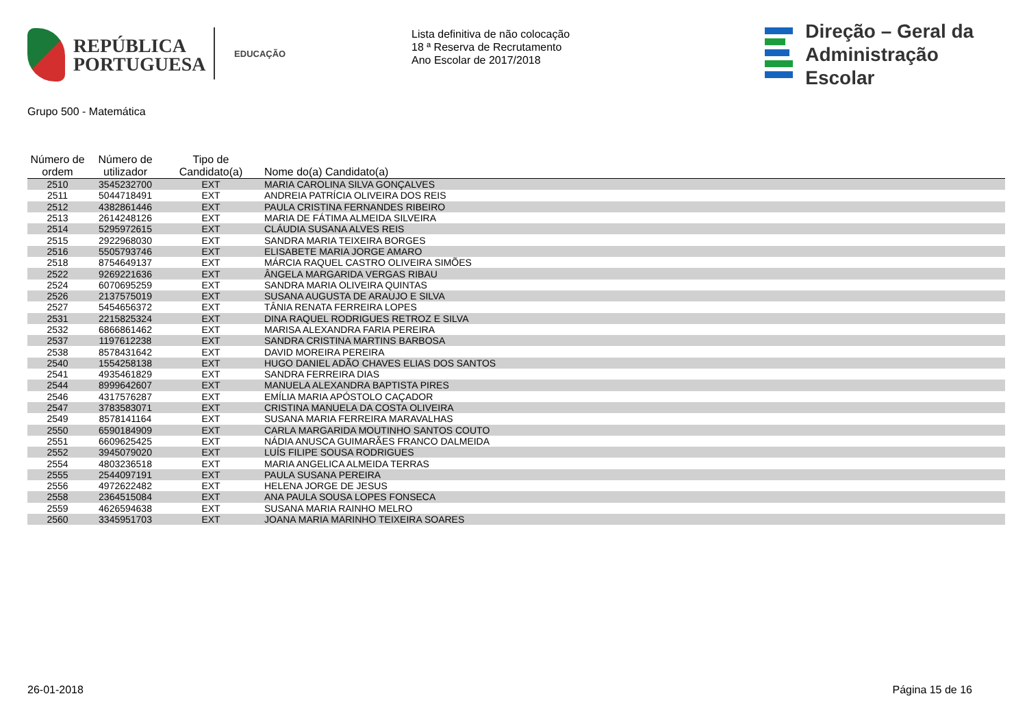REPÚBLICA
PORTUGUESA
EDUCAÇÃO
Lista definitiva de não colocação
18 ª Reserva de Recrutamento
Ano Escolar de 2017/2018
Direção – Geral da
Administração Escolar
Grupo 500 - Matemática
| Número de ordem | Número de utilizador | Tipo de Candidato(a) | Nome do(a) Candidato(a) |
| --- | --- | --- | --- |
| 2510 | 3545232700 | EXT | MARIA CAROLINA SILVA GONÇALVES |
| 2511 | 5044718491 | EXT | ANDREIA PATRÍCIA OLIVEIRA DOS REIS |
| 2512 | 4382861446 | EXT | PAULA CRISTINA FERNANDES RIBEIRO |
| 2513 | 2614248126 | EXT | MARIA DE FÁTIMA ALMEIDA SILVEIRA |
| 2514 | 5295972615 | EXT | CLÁUDIA SUSANA ALVES REIS |
| 2515 | 2922968030 | EXT | SANDRA MARIA TEIXEIRA BORGES |
| 2516 | 5505793746 | EXT | ELISABETE MARIA JORGE AMARO |
| 2518 | 8754649137 | EXT | MÁRCIA RAQUEL CASTRO OLIVEIRA SIMÕES |
| 2522 | 9269221636 | EXT | ÂNGELA MARGARIDA VERGAS RIBAU |
| 2524 | 6070695259 | EXT | SANDRA MARIA OLIVEIRA QUINTAS |
| 2526 | 2137575019 | EXT | SUSANA AUGUSTA DE ARAUJO E SILVA |
| 2527 | 5454656372 | EXT | TÂNIA RENATA FERREIRA LOPES |
| 2531 | 2215825324 | EXT | DINA RAQUEL RODRIGUES RETROZ E SILVA |
| 2532 | 6866861462 | EXT | MARISA ALEXANDRA FARIA PEREIRA |
| 2537 | 1197612238 | EXT | SANDRA CRISTINA MARTINS BARBOSA |
| 2538 | 8578431642 | EXT | DAVID MOREIRA PEREIRA |
| 2540 | 1554258138 | EXT | HUGO DANIEL ADÃO CHAVES ELIAS DOS SANTOS |
| 2541 | 4935461829 | EXT | SANDRA FERREIRA DIAS |
| 2544 | 8999642607 | EXT | MANUELA ALEXANDRA BAPTISTA PIRES |
| 2546 | 4317576287 | EXT | EMÍLIA MARIA APÓSTOLO CAÇADOR |
| 2547 | 3783583071 | EXT | CRISTINA MANUELA DA COSTA OLIVEIRA |
| 2549 | 8578141164 | EXT | SUSANA MARIA FERREIRA MARAVALHAS |
| 2550 | 6590184909 | EXT | CARLA MARGARIDA MOUTINHO SANTOS COUTO |
| 2551 | 6609625425 | EXT | NÁDIA ANUSCA GUIMARÃES FRANCO DALMEIDA |
| 2552 | 3945079020 | EXT | LUÍS FILIPE SOUSA RODRIGUES |
| 2554 | 4803236518 | EXT | MARIA ANGELICA ALMEIDA TERRAS |
| 2555 | 2544097191 | EXT | PAULA SUSANA PEREIRA |
| 2556 | 4972622482 | EXT | HELENA JORGE DE JESUS |
| 2558 | 2364515084 | EXT | ANA PAULA SOUSA LOPES FONSECA |
| 2559 | 4626594638 | EXT | SUSANA MARIA RAINHO MELRO |
| 2560 | 3345951703 | EXT | JOANA MARIA MARINHO TEIXEIRA SOARES |
26-01-2018 Página 15 de 16